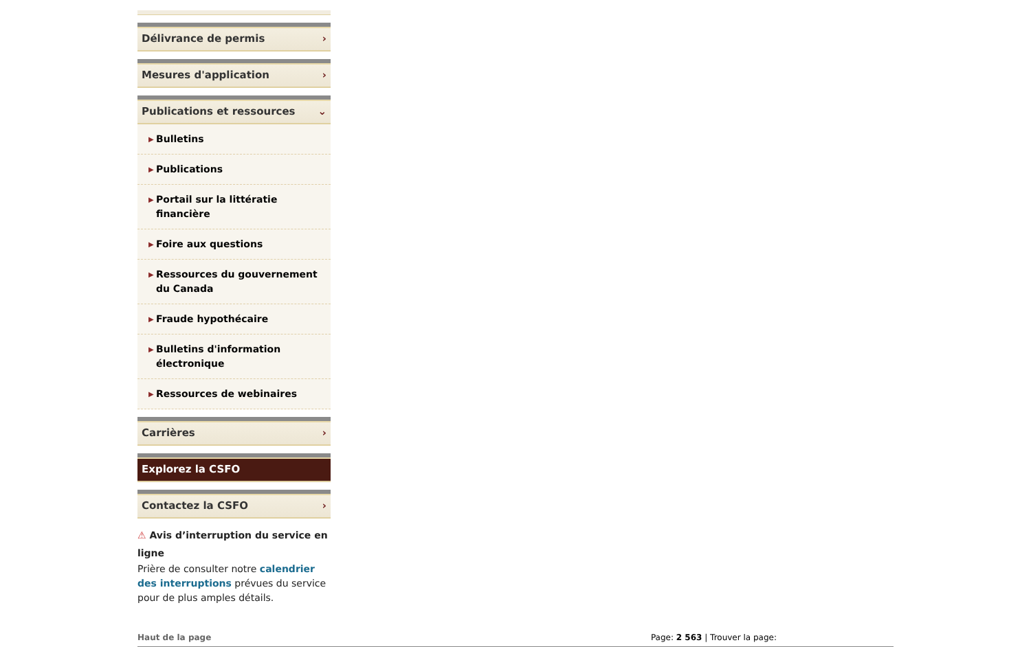Délivrance de permis ›
Mesures d'application ›
Publications et ressources ⌄
▶ Bulletins
▶ Publications
▶ Portail sur la littératie financière
▶ Foire aux questions
▶ Ressources du gouvernement du Canada
▶ Fraude hypothécaire
▶ Bulletins d'information électronique
▶ Ressources de webinaires
Carrières ›
Explorez la CSFO
Contactez la CSFO ›
⚠ Avis d’interruption du service en ligne
Prière de consulter notre calendrier des interruptions prévues du service pour de plus amples détails.
Haut de la page Page: 2 563 | Trouver la page: